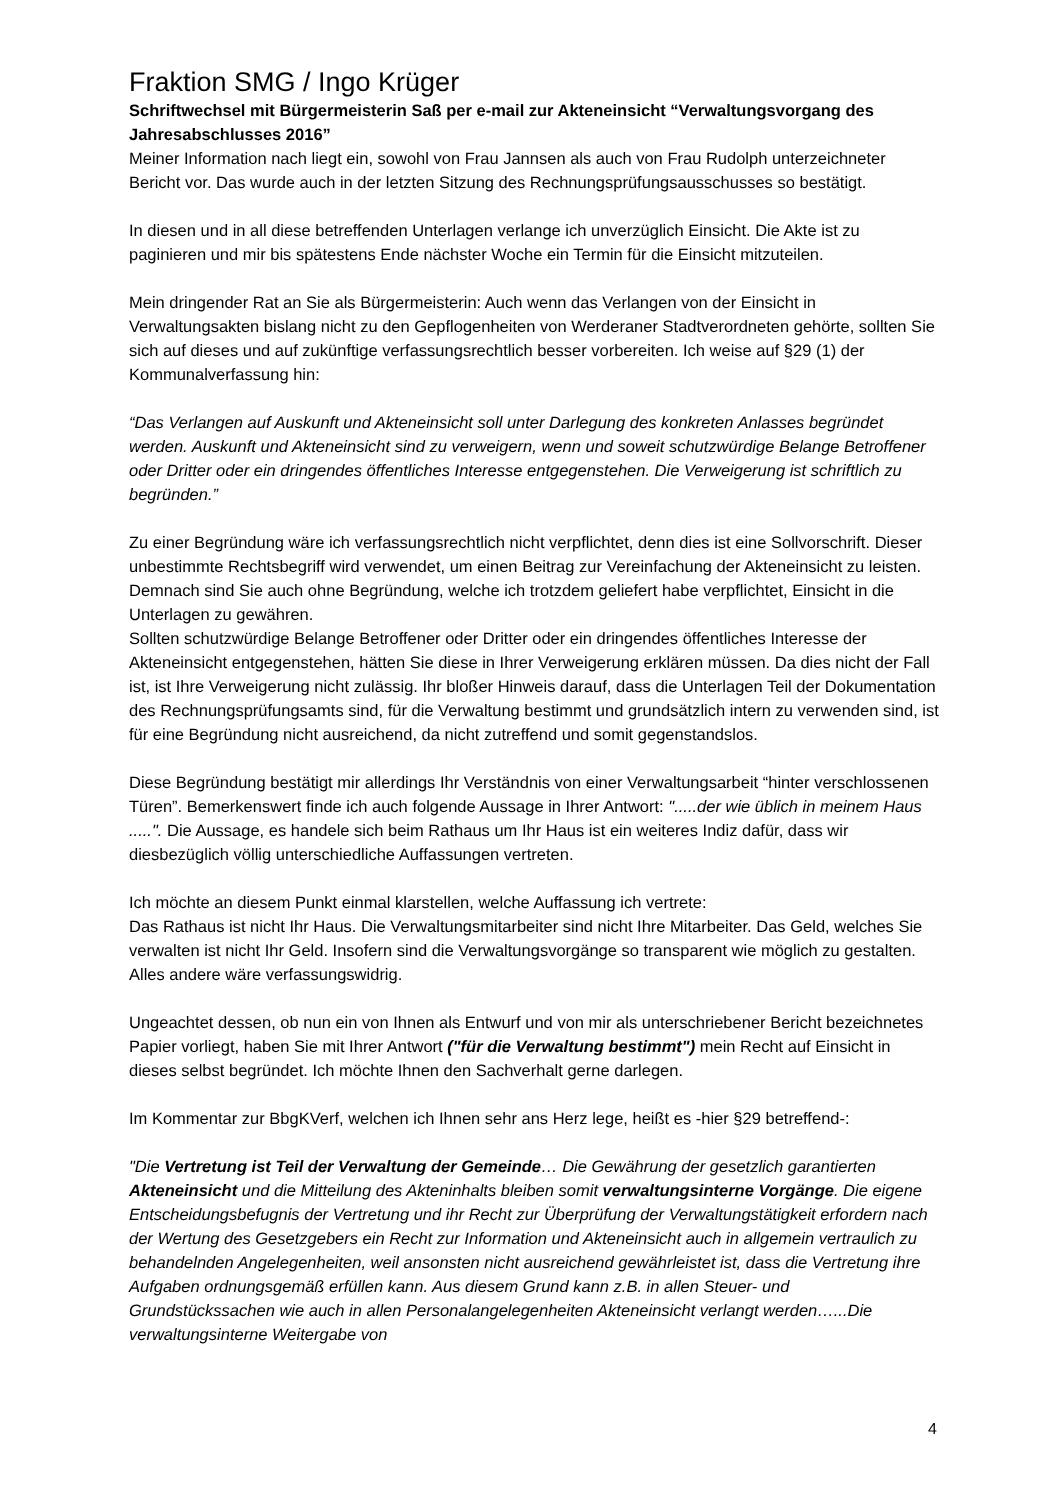Fraktion SMG / Ingo Krüger
Schriftwechsel mit Bürgermeisterin Saß per e-mail zur Akteneinsicht “Verwaltungsvorgang des Jahresabschlusses 2016”
Meiner Information nach liegt ein, sowohl von Frau Jannsen als auch von Frau Rudolph unterzeichneter Bericht vor. Das wurde auch in der letzten Sitzung des Rechnungsprüfungsausschusses so bestätigt.
In diesen und in all diese betreffenden Unterlagen verlange ich unverzüglich Einsicht. Die Akte ist zu paginieren und mir bis spätestens Ende nächster Woche ein Termin für die Einsicht mitzuteilen.
Mein dringender Rat an Sie als Bürgermeisterin: Auch wenn das Verlangen von der Einsicht in Verwaltungsakten bislang nicht zu den Gepflogenheiten von Werderaner Stadtverordneten gehörte, sollten Sie sich auf dieses und auf zukünftige verfassungsrechtlich besser vorbereiten. Ich weise auf §29 (1) der Kommunalverfassung hin:
“Das Verlangen auf Auskunft und Akteneinsicht soll unter Darlegung des konkreten Anlasses begründet werden. Auskunft und Akteneinsicht sind zu verweigern, wenn und soweit schutzwürdige Belange Betroffener oder Dritter oder ein dringendes öffentliches Interesse entgegenstehen. Die Verweigerung ist schriftlich zu begründen.”
Zu einer Begründung wäre ich verfassungsrechtlich nicht verpflichtet, denn dies ist eine Sollvorschrift. Dieser unbestimmte Rechtsbegriff wird verwendet, um einen Beitrag zur Vereinfachung der Akteneinsicht zu leisten. Demnach sind Sie auch ohne Begründung, welche ich trotzdem geliefert habe verpflichtet, Einsicht in die Unterlagen zu gewähren.
Sollten schutzwürdige Belange Betroffener oder Dritter oder ein dringendes öffentliches Interesse der Akteneinsicht entgegenstehen, hätten Sie diese in Ihrer Verweigerung erklären müssen. Da dies nicht der Fall ist, ist Ihre Verweigerung nicht zulässig. Ihr bloßer Hinweis darauf, dass die Unterlagen Teil der Dokumentation des Rechnungsprüfungsamts sind, für die Verwaltung bestimmt und grundsätzlich intern zu verwenden sind, ist für eine Begründung nicht ausreichend, da nicht zutreffend und somit gegenstandslos.
Diese Begründung bestätigt mir allerdings Ihr Verständnis von einer Verwaltungsarbeit “hinter verschlossenen Türen”. Bemerkenswert finde ich auch folgende Aussage in Ihrer Antwort: ".....der wie üblich in meinem Haus .....". Die Aussage, es handele sich beim Rathaus um Ihr Haus ist ein weiteres Indiz dafür, dass wir diesbezüglich völlig unterschiedliche Auffassungen vertreten.
Ich möchte an diesem Punkt einmal klarstellen, welche Auffassung ich vertrete:
Das Rathaus ist nicht Ihr Haus. Die Verwaltungsmitarbeiter sind nicht Ihre Mitarbeiter. Das Geld, welches Sie verwalten ist nicht Ihr Geld. Insofern sind die Verwaltungsvorgänge so transparent wie möglich zu gestalten. Alles andere wäre verfassungswidrig.
Ungeachtet dessen, ob nun ein von Ihnen als Entwurf und von mir als unterschriebener Bericht bezeichnetes Papier vorliegt, haben Sie mit Ihrer Antwort ("für die Verwaltung bestimmt") mein Recht auf Einsicht in dieses selbst begründet. Ich möchte Ihnen den Sachverhalt gerne darlegen.
Im Kommentar zur BbgKVerf, welchen ich Ihnen sehr ans Herz lege, heißt es -hier §29 betreffend-:
"Die Vertretung ist Teil der Verwaltung der Gemeinde… Die Gewährung der gesetzlich garantierten Akteneinsicht und die Mitteilung des Akteninhalts bleiben somit verwaltungsinterne Vorgänge. Die eigene Entscheidungsbefugnis der Vertretung und ihr Recht zur Überprüfung der Verwaltungstätigkeit erfordern nach der Wertung des Gesetzgebers ein Recht zur Information und Akteneinsicht auch in allgemein vertraulich zu behandelnden Angelegenheiten, weil ansonsten nicht ausreichend gewährleistet ist, dass die Vertretung ihre Aufgaben ordnungsgemäß erfüllen kann. Aus diesem Grund kann z.B. in allen Steuer- und Grundstückssachen wie auch in allen Personalangelegenheiten Akteneinsicht verlangt werden…...Die verwaltungsinterne Weitergabe von
4